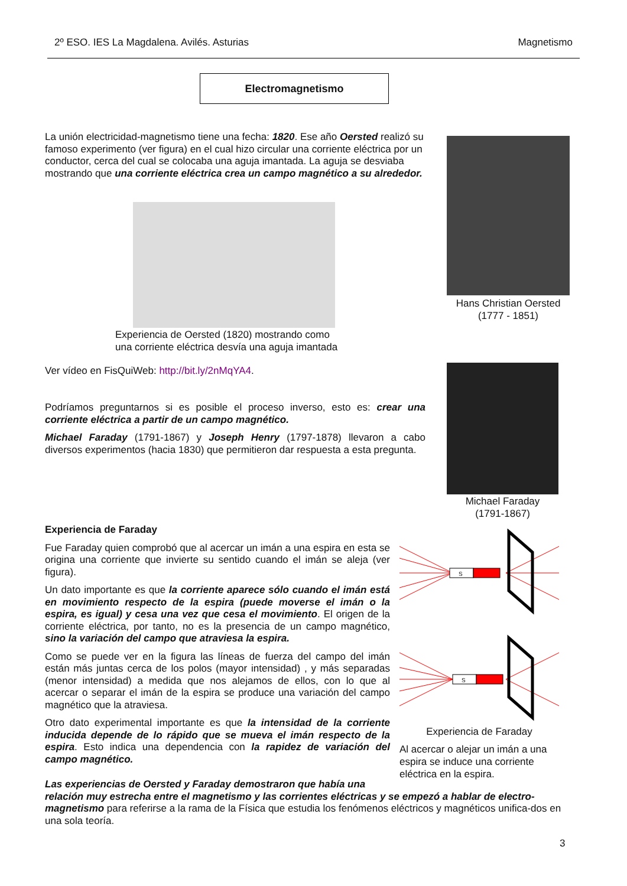2º ESO. IES La Magdalena. Avilés. Asturias Magnetismo
Electromagnetismo
La unión electricidad-magnetismo tiene una fecha: 1820. Ese año Oersted realizó su famoso experimento (ver figura) en el cual hizo circular una corriente eléctrica por un conductor, cerca del cual se colocaba una aguja imantada. La aguja se desviaba mostrando que una corriente eléctrica crea un campo magnético a su alrededor.
Experiencia de Oersted (1820) mostrando como
una corriente eléctrica desvía una aguja imantada
Hans Christian Oersted
(1777 - 1851)
Ver vídeo en FisQuiWeb: http://bit.ly/2nMqYA4.
Podríamos preguntarnos si es posible el proceso inverso, esto es: crear una corriente eléctrica a partir de un campo magnético.
Michael Faraday (1791-1867) y Joseph Henry (1797-1878) llevaron a cabo diversos experimentos (hacia 1830) que permitieron dar respuesta a esta pregunta.
Michael Faraday
(1791-1867)
Experiencia de Faraday
Fue Faraday quien comprobó que al acercar un imán a una espira en esta se origina una corriente que invierte su sentido cuando el imán se aleja (ver figura).
Un dato importante es que la corriente aparece sólo cuando el imán está en movimiento respecto de la espira (puede moverse el imán o la espira, es igual) y cesa una vez que cesa el movimiento. El origen de la corriente eléctrica, por tanto, no es la presencia de un campo magnético, sino la variación del campo que atraviesa la espira.
Como se puede ver en la figura las líneas de fuerza del campo del imán están más juntas cerca de los polos (mayor intensidad) , y más separadas (menor intensidad) a medida que nos alejamos de ellos, con lo que al acercar o separar el imán de la espira se produce una variación del campo magnético que la atraviesa.
Otro dato experimental importante es que la intensidad de la corriente inducida depende de lo rápido que se mueva el imán respecto de la espira. Esto indica una dependencia con la rapidez de variación del campo magnético.
S
S
Experiencia de Faraday
Al acercar o alejar un imán a una espira se induce una corriente eléctrica en la espira.
Las experiencias de Oersted y Faraday demostraron que había una
relación muy estrecha entre el magnetismo y las corrientes eléctricas y se empezó a hablar de electro-magnetismo para referirse a la rama de la Física que estudia los fenómenos eléctricos y magnéticos unifica-dos en una sola teoría.
3